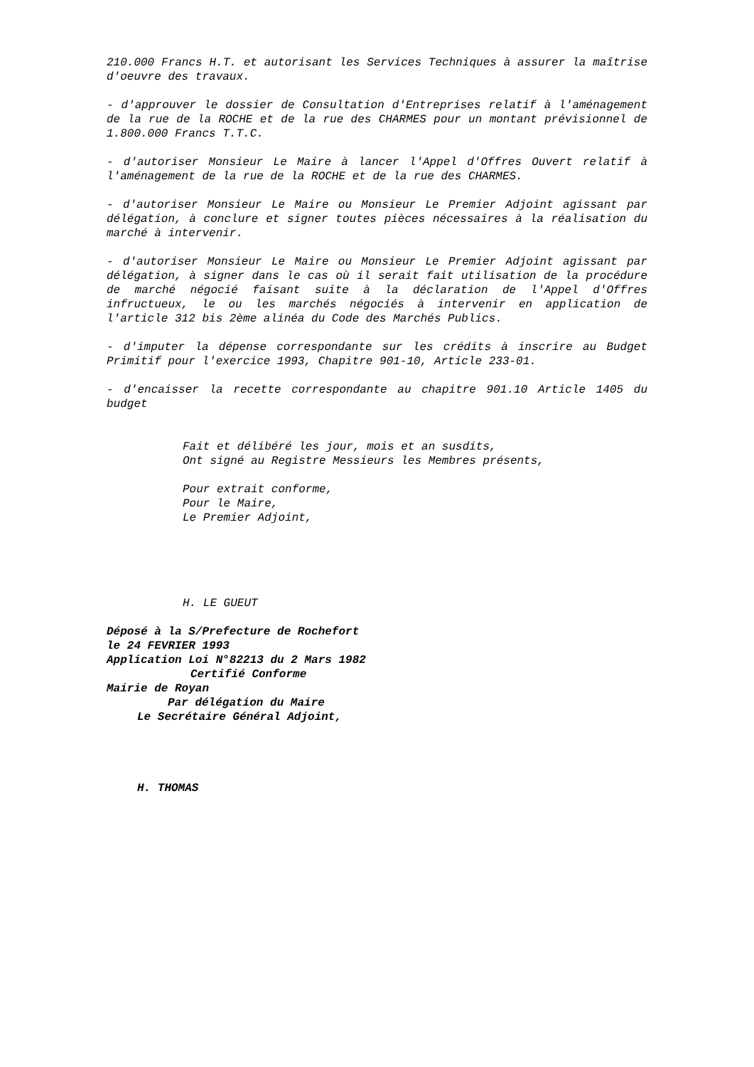210.000 Francs H.T. et autorisant les Services Techniques à assurer la maîtrise d'oeuvre des travaux.
- d'approuver le dossier de Consultation d'Entreprises relatif à l'aménagement de la rue de la ROCHE et de la rue des CHARMES pour un montant prévisionnel de 1.800.000 Francs T.T.C.
- d'autoriser Monsieur Le Maire à lancer l'Appel d'Offres Ouvert relatif à l'aménagement de la rue de la ROCHE et de la rue des CHARMES.
- d'autoriser Monsieur Le Maire ou Monsieur Le Premier Adjoint agissant par délégation, à conclure et signer toutes pièces nécessaires à la réalisation du marché à intervenir.
- d'autoriser Monsieur Le Maire ou Monsieur Le Premier Adjoint agissant par délégation, à signer dans le cas où il serait fait utilisation de la procédure de marché négocié faisant suite à la déclaration de l'Appel d'Offres infructueux, le ou les marchés négociés à intervenir en application de l'article 312 bis 2ème alinéa du Code des Marchés Publics.
- d'imputer la dépense correspondante sur les crédits à inscrire au Budget Primitif pour l'exercice 1993, Chapitre 901-10, Article 233-01.
- d'encaisser la recette correspondante au chapitre 901.10 Article 1405 du budget
Fait et délibéré les jour, mois et an susdits,
Ont signé au Registre Messieurs les Membres présents,
Pour extrait conforme,
Pour le Maire,
Le Premier Adjoint,
H. LE GUEUT
Déposé à la S/Prefecture de Rochefort
le 24 FEVRIER 1993
Application Loi N°82213 du 2 Mars 1982
Certifié Conforme
Mairie de Royan
Par délégation du Maire
Le Secrétaire Général Adjoint,
H. THOMAS